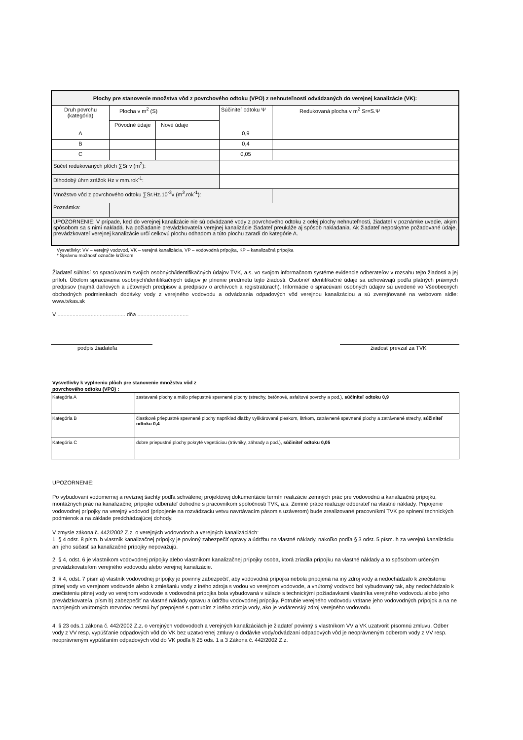| Plochy pre stanovenie množstva vôd z povrchového odtoku (VPO) z nehnuteľnosti odvádzaných do verejnej kanalizácie (VK): | | | | |
| --- | --- | --- | --- | --- |
| Druh povrchu (kategória) | Plocha v m<sup>2</sup> (S) | | Súčiniteľ odtoku Ψ | Redukovaná plocha v m<sup>2</sup> Sr=S.Ψ |
| | Pôvodné údaje | Nové údaje | | |
| A | | | 0,9 | |
| B | | | 0,4 | |
| C | | | 0,05 | |
| Súčet redukovaných plôch ∑Sr v (m<sup>2</sup>): | | | | |
| Dlhodobý úhrn zrážok Hz v mm.rok<sup>-1</sup>: | | | | |
| Množstvo vôd z povrchového odtoku ∑Sr.Hz.10<sup>-3</sup>v (m<sup>3</sup>.rok<sup>-1</sup>): | | | | |
| Poznámka: | | | | |
| UPOZORNENIE: V prípade, keď do verejnej kanalizácie nie sú odvádzané vody z povrchového odtoku z celej plochy nehnuteľnosti, žiadateľ v poznámke uvedie, akým spôsobom sa s nimi nakladá. Na požiadanie prevádzkovateľa verejnej kanalizácie žiadateľ preukáže aj spôsob nakladania. Ak žiadateľ neposkytne požadované údaje, prevádzkovateľ verejnej kanalizácie určí celkovú plochu odhadom a túto plochu zaradí do kategórie A. | | | | |
Vysvetlivky: VV – verejný vodovod, VK – verejná kanalizácia, VP – vodovodná prípojka, KP – kanalizačná prípojka
* Správnu možnosť označte krížikom
Žiadateľ súhlasí so spracúvaním svojich osobných/identifikačných údajov TVK, a.s. vo svojom informačnom systéme evidencie odberateľov v rozsahu tejto žiadosti a jej príloh. Účelom spracúvania osobných/identifikačných údajov je plnenie predmetu tejto žiadosti. Osobné/ identifikačné údaje sa uchovávajú podľa platných právnych predpisov (najmä daňových a účtovných predpisov a predpisov o archívoch a registratúrach). Informácie o spracúvaní osobných údajov sú uvedené vo Všeobecných obchodných podmienkach dodávky vody z verejného vodovodu a odvádzania odpadových vôd verejnou kanalizáciou a sú zverejňované na webovom sídle: www.tvkas.sk
V ............................................. dňa ..................................
podpis žiadateľa žiadosť prevzal za TVK
Vysvetlivky k vyplneniu plôch pre stanovenie množstva vôd z
povrchového odtoku (VPO) :
| Kategória A | zastavané plochy a málo priepustné spevnené plochy (strechy, betónové, asfaltové povrchy a pod.), súčiniteľ odtoku 0,9 |
| Kategória B | čiastkové priepustné spevnené plochy napríklad dlažby vyškárované pieskom, štrkom, zatrávnené spevnené plochy a zatrávnené strechy, súčiniteľ odtoku 0,4 |
| Kategória C | dobre priepustné plochy pokryté vegetáciou (trávniky, záhrady a pod.), súčiniteľ odtoku 0,05 |
UPOZORNENIE:
Po vybudovaní vodomernej a revíznej šachty podľa schválenej projektovej dokumentácie termín realizácie zemných prác pre vodovodnú a kanalizačnú prípojku, montážnych prác na kanalizačnej prípojke odberateľ dohodne s pracovníkom spoločnosti TVK, a.s. Zemné práce realizuje odberateľ na vlastné náklady. Pripojenie vodovodnej prípojky na verejný vodovod (pripojenie na rozvádzaciu vetvu navrtávacím pásom s uzáverom) bude zrealizované pracovníkmi TVK po splnení technických podmienok a na základe predchádzajúcej dohody.
V zmysle zákona č. 442/2002 Z.z. o verejných vodovodoch a verejných kanalizáciách:
1. § 4 odst. 8 písm. b vlastník kanalizačnej prípojky je povinný zabezpečiť opravy a údržbu na vlastné náklady, nakoľko podľa § 3 odst. 5 písm. h za verejnú kanalizáciu ani jeho súčasť sa kanalizačné prípojky nepovažujú.
2. § 4, odst. 6 je vlastníkom vodovodnej prípojky alebo vlastníkom kanalizačnej prípojky osoba, ktorá zriadila prípojku na vlastné náklady a to spôsobom určeným prevádzkovateľom verejného vodovodu alebo verejnej kanalizácie.
3. § 4, odst. 7 písm a) vlastník vodovodnej prípojky je povinný zabezpečiť, aby vodovodná prípojka nebola pripojená na iný zdroj vody a nedochádzalo k znečisteniu pitnej vody vo verejnom vodovode alebo k zmiešaniu vody z iného zdroja s vodou vo verejnom vodovode, a vnútorný vodovod bol vybudovaný tak, aby nedochádzalo k znečisteniu pitnej vody vo verejnom vodovode a vodovodná prípojka bola vybudovaná v súlade s technickými požiadavkami vlastníka verejného vodovodu alebo jeho prevádzkovateľa, písm b) zabezpečiť na vlastné náklady opravu a údržbu vodovodnej prípojky. Potrubie verejného vodovodu vrátane jeho vodovodných prípojok a na ne napojených vnútorných rozvodov nesmú byť prepojené s potrubím z iného zdroja vody, ako je vodárenský zdroj verejného vodovodu.
4. § 23 ods.1 zákona č. 442/2002 Z.z. o verejných vodovodoch a verejných kanalizáciách je žiadateľ povinný s vlastníkom VV a VK uzatvoriť písomnú zmluvu. Odber vody z VV resp. vypúšťanie odpadových vôd do VK bez uzatvorenej zmluvy o dodávke vody/odvádzaní odpadových vôd je neoprávneným odberom vody z VV resp. neoprávneným vypúšťaním odpadových vôd do VK podľa § 25 ods. 1 a 3 Zákona č. 442/2002 Z.z.